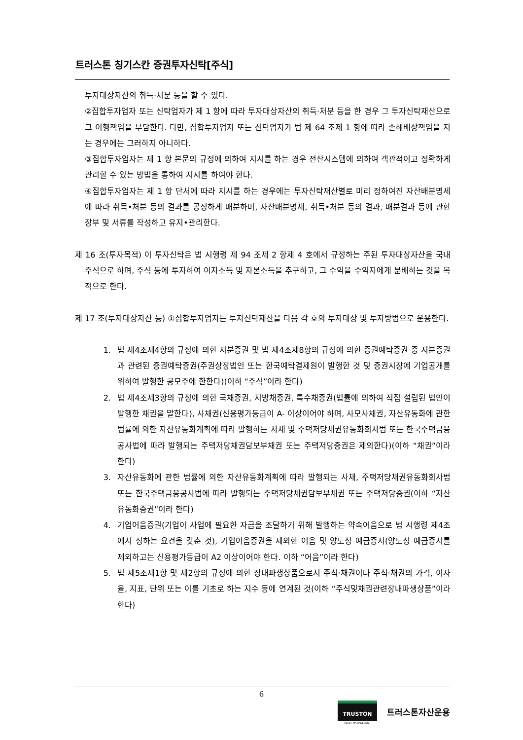트러스톤 칭기스칸 증권투자신탁[주식]
투자대상자산의 취득·처분 등을 할 수 있다.
②집합투자업자 또는 신탁업자가 제 1 항에 따라 투자대상자산의 취득·처분 등을 한 경우 그 투자신탁재산으로 그 이행책임을 부담한다. 다만, 집합투자업자 또는 신탁업자가 법 제 64 조제 1 항에 따라 손해배상책임을 지는 경우에는 그러하지 아니하다.
③집합투자업자는 제 1 항 본문의 규정에 의하여 지시를 하는 경우 전산시스템에 의하여 객관적이고 정확하게 관리할 수 있는 방법을 통하여 지시를 하여야 한다.
④집합투자업자는 제 1 항 단서에 따라 지시를 하는 경우에는 투자신탁재산별로 미리 정하여진 자산배분명세에 따라 취득•처분 등의 결과를 공정하게 배분하며, 자산배분명세, 취득•처분 등의 결과, 배분결과 등에 관한 장부 및 서류를 작성하고 유지•관리한다.
제 16 조(투자목적) 이 투자신탁은 법 시행령 제 94 조제 2 항제 4 호에서 규정하는 주된 투자대상자산을 국내 주식으로 하며, 주식 등에 투자하여 이자소득 및 자본소득을 추구하고, 그 수익을 수익자에게 분배하는 것을 목적으로 한다.
제 17 조(투자대상자산 등) ①집합투자업자는 투자신탁재산을 다음 각 호의 투자대상 및 투자방법으로 운용한다.
1. 법 제4조제4항의 규정에 의한 지분증권 및 법 제4조제8항의 규정에 의한 증권예탁증권 중 지분증권과 관련된 증권예탁증권(주권상장법인 또는 한국예탁결제원이 발행한 것 및 증권시장에 기업공개를 위하여 발행한 공모주에 한한다)(이하 “주식”이라 한다)
2. 법 제4조제3항의 규정에 의한 국채증권, 지방채증권, 특수채증권(법률에 의하여 직접 설립된 법인이 발행한 채권을 말한다), 사채권(신용평가등급이 A- 이상이어야 하며, 사모사채권, 자산유동화에 관한 법률에 의한 자산유동화계획에 따라 발행하는 사채 및 주택저당채권유동화회사법 또는 한국주택금융공사법에 따라 발행되는 주택저당채권담보부채권 또는 주택저당증권은 제외한다)(이하 “채권”이라 한다)
3. 자산유동화에 관한 법률에 의한 자산유동화계획에 따라 발행되는 사채, 주택저당채권유동화회사법 또는 한국주택금융공사법에 따라 발행되는 주택저당채권담보부채권 또는 주택저당증권(이하 “자산유동화증권”이라 한다)
4. 기업어음증권(기업이 사업에 필요한 자금을 조달하기 위해 발행하는 약속어음으로 법 시행령 제4조에서 정하는 요건을 갖춘 것), 기업어음증권을 제외한 어음 및 양도성 예금증서(양도성 예금증서를 제외하고는 신용평가등급이 A2 이상이어야 한다. 이하 “어음”이라 한다)
5. 법 제5조제1항 및 제2항의 규정에 의한 장내파생상품으로서 주식·채권이나 주식·채권의 가격, 이자율, 지표, 단위 또는 이를 기초로 하는 지수 등에 연계된 것(이하 “주식및채권관련장내파생상품”이라 한다)
6
TRUSTON
ASSET MANAGEMENT
트러스톤자산운용